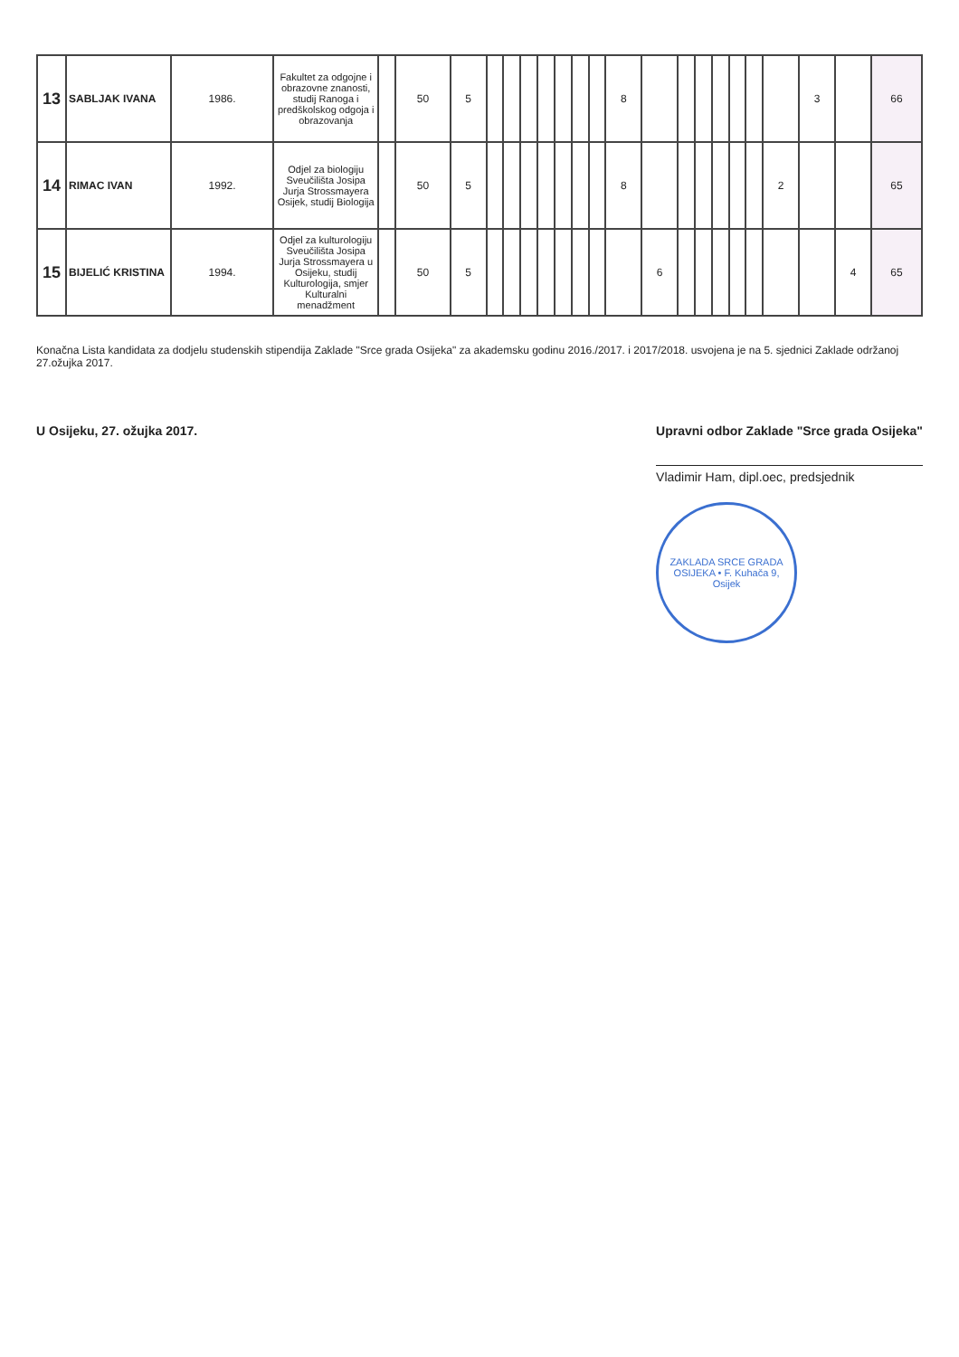| 13 | SABLJAK IVANA | 1986. | Fakultet za odgojne i obrazovne znanosti, studij Ranoga i predškolskog odgoja i obrazovanja | | 50 | 5 | | | | | | | | 8 | | | | | | | | 3 | | 66 |
| 14 | RIMAC IVAN | 1992. | Odjel za biologiju Sveučilišta Josipa Jurja Strossmayera Osijek, studij Biologija | | 50 | 5 | | | | | | | | 8 | | | | | | | 2 | | | 65 |
| 15 | BIJELIĆ KRISTINA | 1994. | Odjel za kulturologiju Sveučilišta Josipa Jurja Strossmayera u Osijeku, studij Kulturologija, smjer Kulturalni menadžment | | 50 | 5 | | | | | | | | | 6 | | | | | | | | 4 | 65 |
Konačna Lista kandidata za dodjelu studenskih stipendija Zaklade "Srce grada Osijeka" za akademsku godinu 2016./2017. i 2017/2018. usvojena je na 5. sjednici Zaklade održanoj 27.ožujka 2017.
U Osijeku, 27. ožujka 2017. Upravni odbor Zaklade "Srce grada Osijeka"
Vladimir Ham, dipl.oec, predsjednik
ZAKLADA SRCE GRADA OSIJEKA • F. Kuhača 9, Osijek